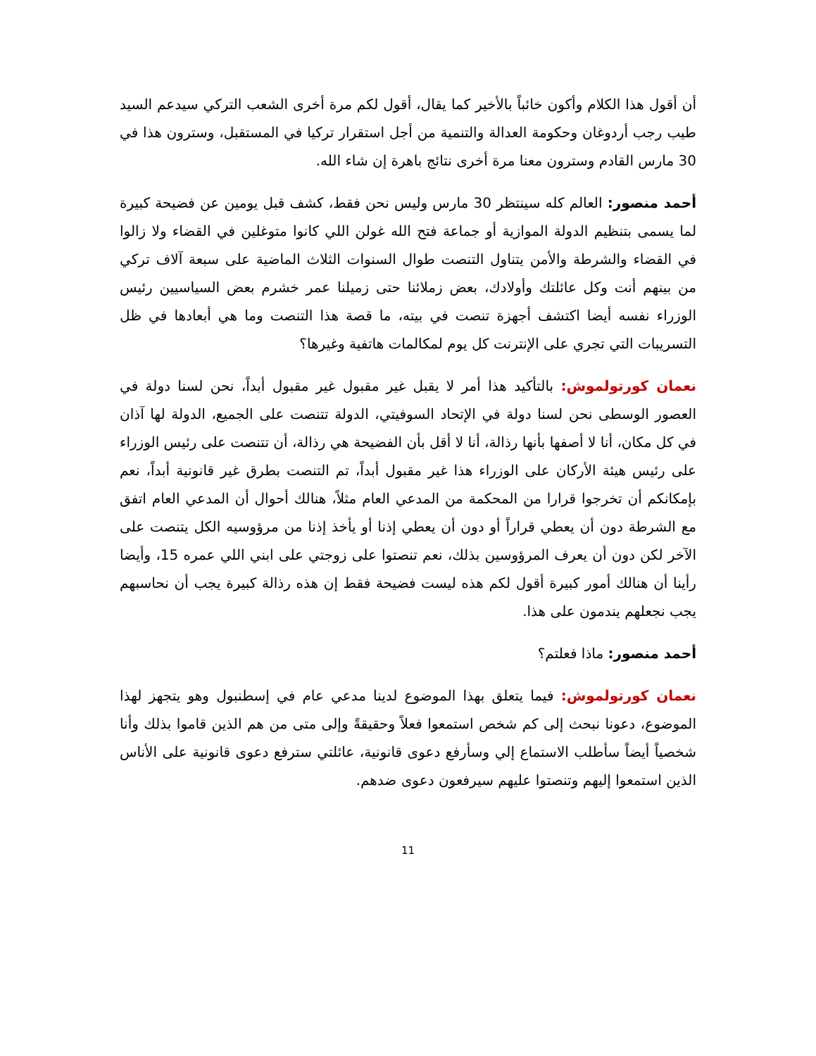أن أقول هذا الكلام وأكون خائباً بالأخير كما يقال، أقول لكم مرة أخرى الشعب التركي سيدعم السيد طيب رجب أردوغان وحكومة العدالة والتنمية من أجل استقرار تركيا في المستقبل، وسترون هذا في 30 مارس القادم وسترون معنا مرة أخرى نتائج باهرة إن شاء الله.
أحمد منصور: العالم كله سينتظر 30 مارس وليس نحن فقط، كشف قبل يومين عن فضيحة كبيرة لما يسمى بتنظيم الدولة الموازية أو جماعة فتح الله غولن اللي كانوا متوغلين في القضاء ولا زالوا في القضاء والشرطة والأمن يتناول التنصت طوال السنوات الثلاث الماضية على سبعة آلاف تركي من بينهم أنت وكل عائلتك وأولادك، بعض زملائنا حتى زميلنا عمر خشرم بعض السياسيين رئيس الوزراء نفسه أيضا اكتشف أجهزة تنصت في بيته، ما قصة هذا التنصت وما هي أبعادها في ظل التسريبات التي تجري على الإنترنت كل يوم لمكالمات هاتفية وغيرها؟
نعمان كورتولموش: بالتأكيد هذا أمر لا يقبل غير مقبول غير مقبول أبداً، نحن لسنا دولة في العصور الوسطى نحن لسنا دولة في الإتحاد السوفيتي، الدولة تتنصت على الجميع، الدولة لها آذان في كل مكان، أنا لا أصفها بأنها رذالة، أنا لا أقل بأن الفضيحة هي رذالة، أن تتنصت على رئيس الوزراء على رئيس هيئة الأركان على الوزراء هذا غير مقبول أبداً، تم التنصت بطرق غير قانونية أبداً، نعم بإمكانكم أن تخرجوا قرارا من المحكمة من المدعي العام مثلاً، هنالك أحوال أن المدعي العام اتفق مع الشرطة دون أن يعطي قراراً أو دون أن يعطي إذنا أو يأخذ إذنا من مرؤوسيه الكل يتنصت على الآخر لكن دون أن يعرف المرؤوسين بذلك، نعم تنصتوا على زوجتي على ابني اللي عمره 15، وأيضا رأينا أن هنالك أمور كبيرة أقول لكم هذه ليست فضيحة فقط إن هذه رذالة كبيرة يجب أن نحاسبهم يجب نجعلهم يندمون على هذا.
أحمد منصور: ماذا فعلتم؟
نعمان كورتولموش: فيما يتعلق بهذا الموضوع لدينا مدعي عام في إسطنبول وهو يتجهز لهذا الموضوع، دعونا نبحث إلى كم شخص استمعوا فعلاً وحقيقةً وإلى متى من هم الذين قاموا بذلك وأنا شخصياً أيضاً سأطلب الاستماع إلي وسأرفع دعوى قانونية، عائلتي سترفع دعوى قانونية على الأناس الذين استمعوا إليهم وتنصتوا عليهم سيرفعون دعوى ضدهم.
11